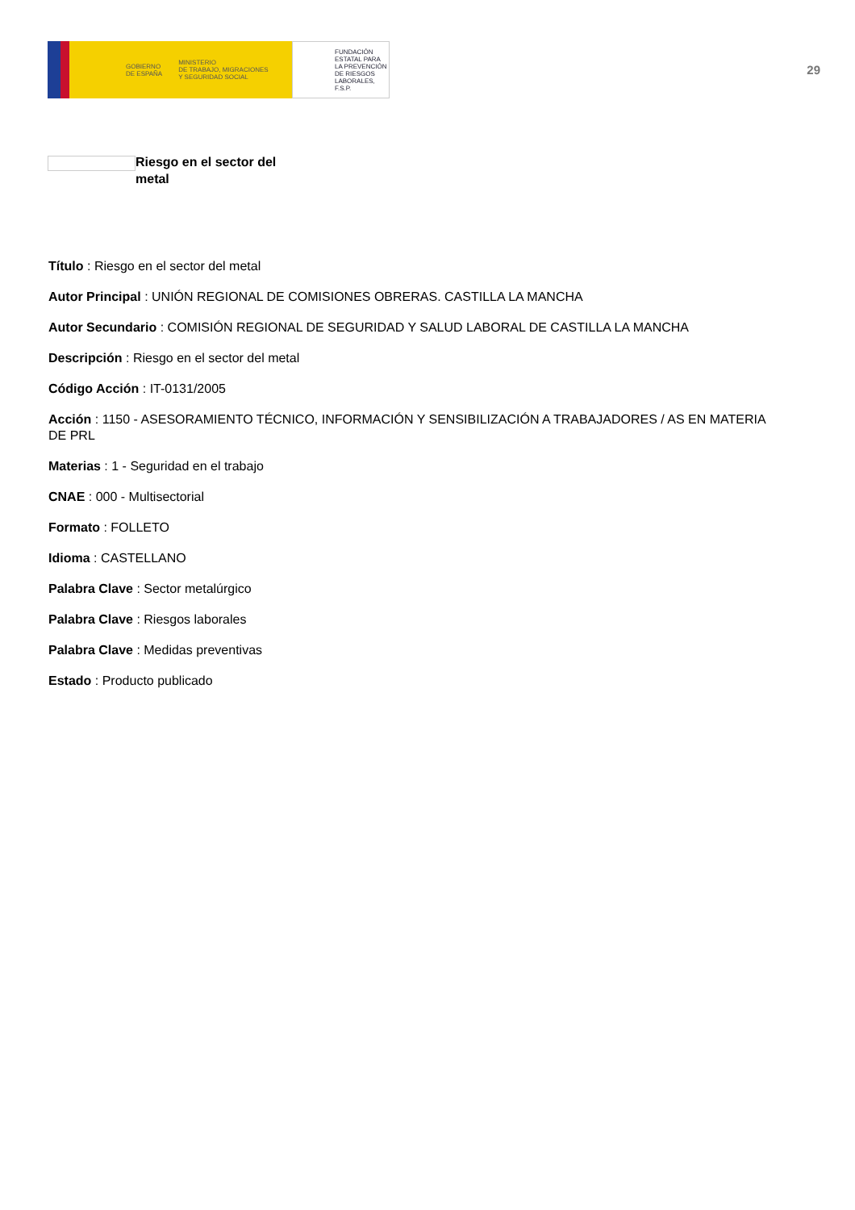GOBIERNO
DE ESPAÑA MINISTERIO
DE TRABAJO, MIGRACIONES
Y SEGURIDAD SOCIAL
FUNDACIÓN
ESTATAL PARA
LA PREVENCIÓN
DE RIESGOS
LABORALES, F.S.P.
29
Riesgo en el sector del metal
Título : Riesgo en el sector del metal
Autor Principal : UNIÓN REGIONAL DE COMISIONES OBRERAS. CASTILLA LA MANCHA
Autor Secundario : COMISIÓN REGIONAL DE SEGURIDAD Y SALUD LABORAL DE CASTILLA LA MANCHA
Descripción : Riesgo en el sector del metal
Código Acción : IT-0131/2005
Acción : 1150 - ASESORAMIENTO TÉCNICO, INFORMACIÓN Y SENSIBILIZACIÓN A TRABAJADORES / AS EN MATERIA DE PRL
Materias : 1 - Seguridad en el trabajo
CNAE : 000 - Multisectorial
Formato : FOLLETO
Idioma : CASTELLANO
Palabra Clave : Sector metalúrgico
Palabra Clave : Riesgos laborales
Palabra Clave : Medidas preventivas
Estado : Producto publicado